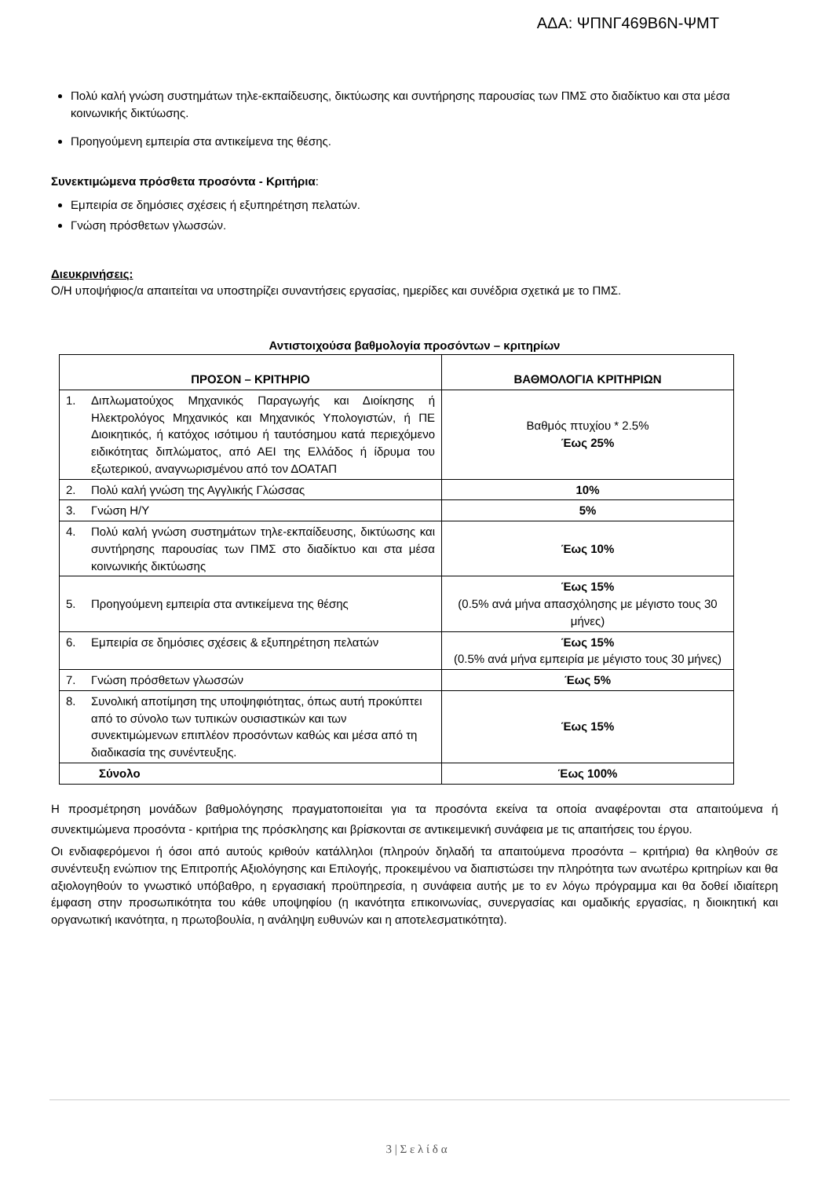ΑΔΑ: ΨΠΝΓ469Β6Ν-ΨΜΤ
Πολύ καλή γνώση συστημάτων τηλε-εκπαίδευσης, δικτύωσης και συντήρησης παρουσίας των ΠΜΣ στο διαδίκτυο και στα μέσα κοινωνικής δικτύωσης.
Προηγούμενη εμπειρία στα αντικείμενα της θέσης.
Συνεκτιμώμενα πρόσθετα προσόντα - Κριτήρια:
Εμπειρία σε δημόσιες σχέσεις ή εξυπηρέτηση πελατών.
Γνώση πρόσθετων γλωσσών.
Διευκρινήσεις:
Ο/Η υποψήφιος/α απαιτείται να υποστηρίζει συναντήσεις εργασίας, ημερίδες και συνέδρια σχετικά με το ΠΜΣ.
Αντιστοιχούσα βαθμολογία προσόντων – κριτηρίων
| ΠΡΟΣΟΝ – ΚΡΙΤΗΡΙΟ | ΒΑΘΜΟΛΟΓΙΑ ΚΡΙΤΗΡΙΩΝ |
| --- | --- |
| 1. Διπλωματούχος Μηχανικός Παραγωγής και Διοίκησης ή Ηλεκτρολόγος Μηχανικός και Μηχανικός Υπολογιστών, ή ΠΕ Διοικητικός, ή κατόχος ισότιμου ή ταυτόσημου κατά περιεχόμενο ειδικότητας διπλώματος, από ΑΕΙ της Ελλάδος ή ίδρυμα του εξωτερικού, αναγνωρισμένου από τον ΔΟΑΤΑΠ | Βαθμός πτυχίου * 2.5% Έως 25% |
| 2. Πολύ καλή γνώση της Αγγλικής Γλώσσας | 10% |
| 3. Γνώση Η/Υ | 5% |
| 4. Πολύ καλή γνώση συστημάτων τηλε-εκπαίδευσης, δικτύωσης και συντήρησης παρουσίας των ΠΜΣ στο διαδίκτυο και στα μέσα κοινωνικής δικτύωσης | Έως 10% |
| 5. Προηγούμενη εμπειρία στα αντικείμενα της θέσης | Έως 15% (0.5% ανά μήνα απασχόλησης με μέγιστο τους 30 μήνες) |
| 6. Εμπειρία σε δημόσιες σχέσεις & εξυπηρέτηση πελατών | Έως 15% (0.5% ανά μήνα εμπειρία με μέγιστο τους 30 μήνες) |
| 7. Γνώση πρόσθετων γλωσσών | Έως 5% |
| 8. Συνολική αποτίμηση της υποψηφιότητας, όπως αυτή προκύπτει από το σύνολο των τυπικών ουσιαστικών και των συνεκτιμώμενων επιπλέον προσόντων καθώς και μέσα από τη διαδικασία της συνέντευξης. | Έως 15% |
| Σύνολο | Έως 100% |
Η προσμέτρηση μονάδων βαθμολόγησης πραγματοποιείται για τα προσόντα εκείνα τα οποία αναφέρονται στα απαιτούμενα ή συνεκτιμώμενα προσόντα - κριτήρια της πρόσκλησης και βρίσκονται σε αντικειμενική συνάφεια με τις απαιτήσεις του έργου.
Οι ενδιαφερόμενοι ή όσοι από αυτούς κριθούν κατάλληλοι (πληρούν δηλαδή τα απαιτούμενα προσόντα – κριτήρια) θα κληθούν σε συνέντευξη ενώπιον της Επιτροπής Αξιολόγησης και Επιλογής, προκειμένου να διαπιστώσει την πληρότητα των ανωτέρω κριτηρίων και θα αξιολογηθούν το γνωστικό υπόβαθρο, η εργασιακή προϋπηρεσία, η συνάφεια αυτής με το εν λόγω πρόγραμμα και θα δοθεί ιδιαίτερη έμφαση στην προσωπικότητα του κάθε υποψηφίου (η ικανότητα επικοινωνίας, συνεργασίας και ομαδικής εργασίας, η διοικητική και οργανωτική ικανότητα, η πρωτοβουλία, η ανάληψη ευθυνών και η αποτελεσματικότητα).
3 | Σ ε λ ί δ α